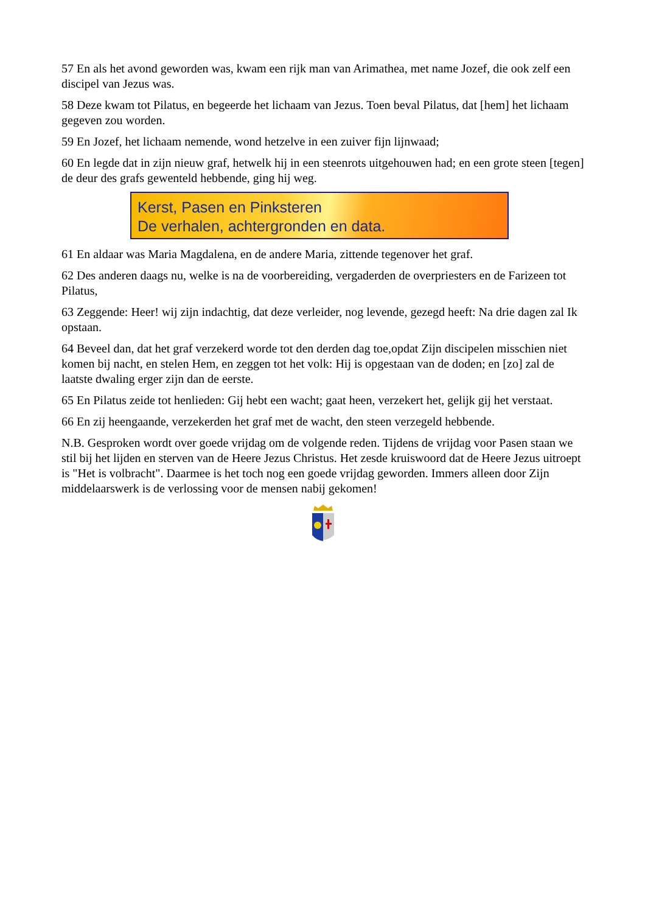57 En als het avond geworden was, kwam een rijk man van Arimathea, met name Jozef, die ook zelf een discipel van Jezus was.
58 Deze kwam tot Pilatus, en begeerde het lichaam van Jezus. Toen beval Pilatus, dat [hem] het lichaam gegeven zou worden.
59 En Jozef, het lichaam nemende, wond hetzelve in een zuiver fijn lijnwaad;
60 En legde dat in zijn nieuw graf, hetwelk hij in een steenrots uitgehouwen had; en een grote steen [tegen] de deur des grafs gewenteld hebbende, ging hij weg.
Kerst, Pasen en Pinksteren
De verhalen, achtergronden en data.
61 En aldaar was Maria Magdalena, en de andere Maria, zittende tegenover het graf.
62 Des anderen daags nu, welke is na de voorbereiding, vergaderden de overpriesters en de Farizeen tot Pilatus,
63 Zeggende: Heer! wij zijn indachtig, dat deze verleider, nog levende, gezegd heeft: Na drie dagen zal Ik opstaan.
64 Beveel dan, dat het graf verzekerd worde tot den derden dag toe,opdat Zijn discipelen misschien niet komen bij nacht, en stelen Hem, en zeggen tot het volk: Hij is opgestaan van de doden; en [zo] zal de laatste dwaling erger zijn dan de eerste.
65 En Pilatus zeide tot henlieden: Gij hebt een wacht; gaat heen, verzekert het, gelijk gij het verstaat.
66 En zij heengaande, verzekerden het graf met de wacht, den steen verzegeld hebbende.
N.B. Gesproken wordt over goede vrijdag om de volgende reden. Tijdens de vrijdag voor Pasen staan we stil bij het lijden en sterven van de Heere Jezus Christus. Het zesde kruiswoord dat de Heere Jezus uitroept is "Het is volbracht". Daarmee is het toch nog een goede vrijdag geworden. Immers alleen door Zijn middelaarswerk is de verlossing voor de mensen nabij gekomen!